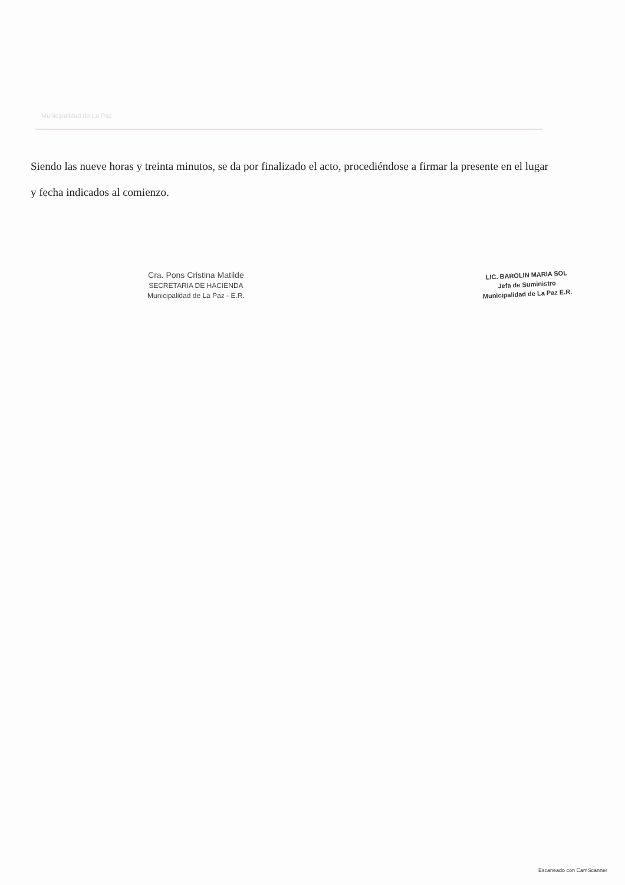Municipalidad de La Paz
Siendo las nueve horas y treinta minutos, se da por finalizado el acto, procediéndose a firmar la presente en el lugar y fecha indicados al comienzo.
Cra. Pons Cristina Matilde
SECRETARIA DE HACIENDA
Municipalidad de La Paz - E.R.
LIC. BAROLIN MARIA SOL
Jefa de Suministro
Municipalidad de La Paz E.R.
Escaneado con CamScanner